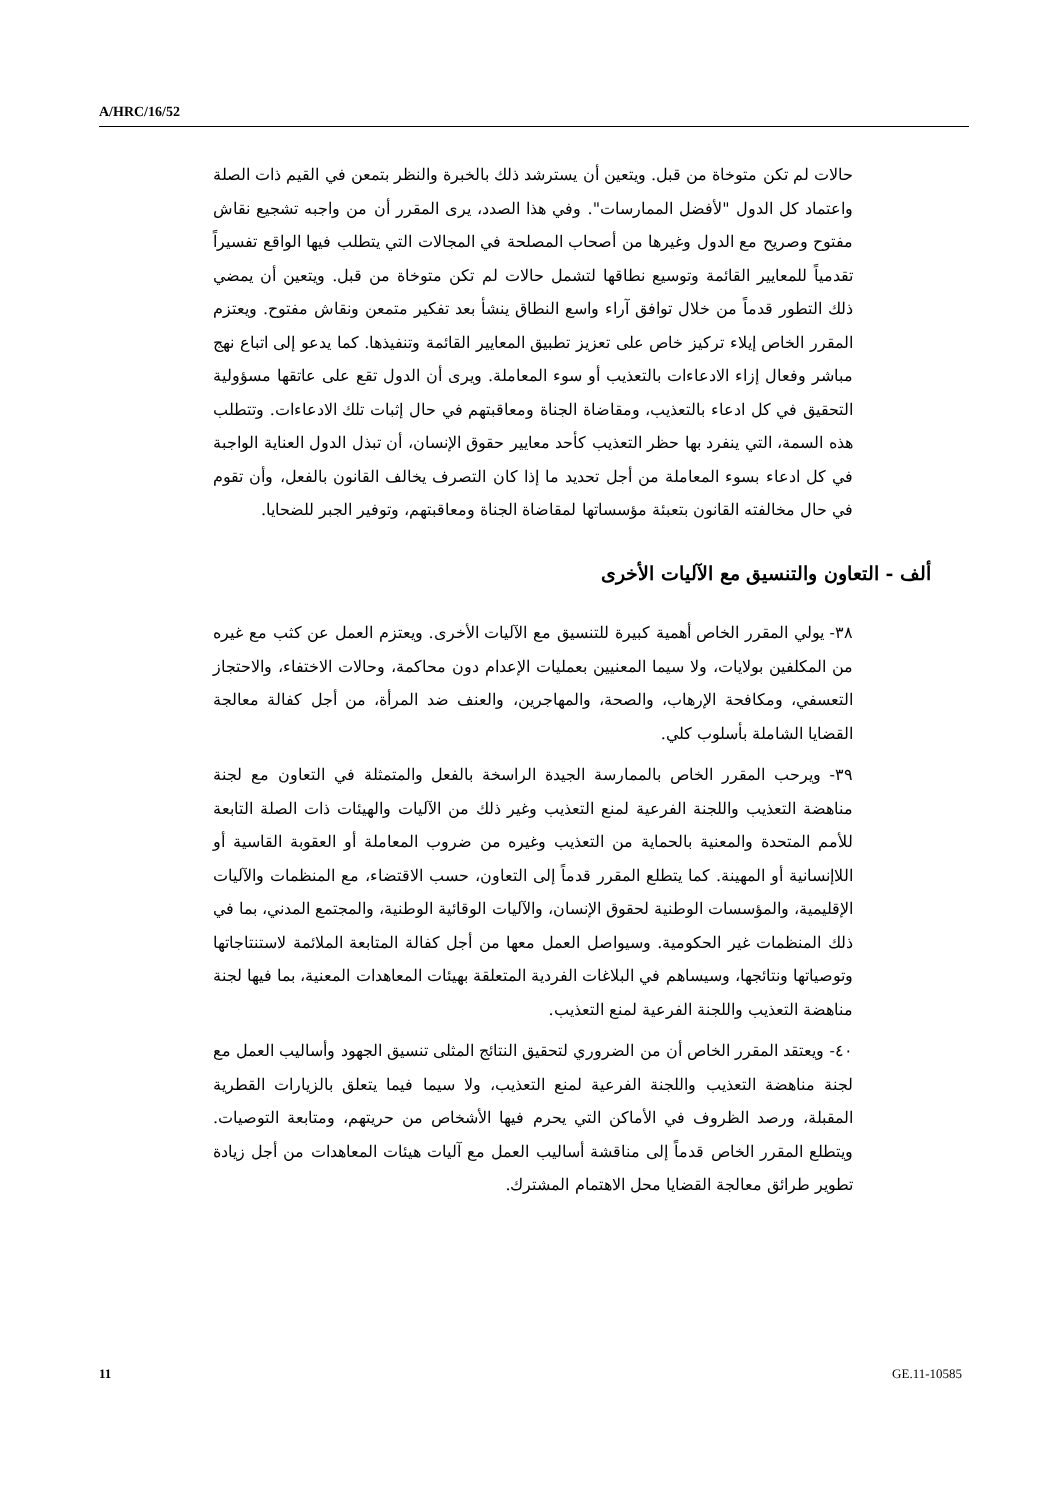A/HRC/16/52
حالات لم تكن متوخاة من قبل. ويتعين أن يسترشد ذلك بالخبرة والنظر بتمعن في القيم ذات الصلة واعتماد كل الدول "لأفضل الممارسات". وفي هذا الصدد، يرى المقرر أن من واجبه تشجيع نقاش مفتوح وصريح مع الدول وغيرها من أصحاب المصلحة في المجالات التي يتطلب فيها الواقع تفسيراً تقدمياً للمعايير القائمة وتوسيع نطاقها لتشمل حالات لم تكن متوخاة من قبل. ويتعين أن يمضي ذلك التطور قدماً من خلال توافق آراء واسع النطاق ينشأ بعد تفكير متمعن ونقاش مفتوح. ويعتزم المقرر الخاص إيلاء تركيز خاص على تعزيز تطبيق المعايير القائمة وتنفيذها. كما يدعو إلى اتباع نهج مباشر وفعال إزاء الادعاءات بالتعذيب أو سوء المعاملة. ويرى أن الدول تقع على عاتقها مسؤولية التحقيق في كل ادعاء بالتعذيب، ومقاضاة الجناة ومعاقبتهم في حال إثبات تلك الادعاءات. وتتطلب هذه السمة، التي ينفرد بها حظر التعذيب كأحد معايير حقوق الإنسان، أن تبذل الدول العناية الواجبة في كل ادعاء بسوء المعاملة من أجل تحديد ما إذا كان التصرف يخالف القانون بالفعل، وأن تقوم في حال مخالفته القانون بتعبئة مؤسساتها لمقاضاة الجناة ومعاقبتهم، وتوفير الجبر للضحايا.
ألف - التعاون والتنسيق مع الآليات الأخرى
٣٨- يولي المقرر الخاص أهمية كبيرة للتنسيق مع الآليات الأخرى. ويعتزم العمل عن كثب مع غيره من المكلفين بولايات، ولا سيما المعنيين بعمليات الإعدام دون محاكمة، وحالات الاختفاء، والاحتجاز التعسفي، ومكافحة الإرهاب، والصحة، والمهاجرين، والعنف ضد المرأة، من أجل كفالة معالجة القضايا الشاملة بأسلوب كلي.
٣٩- ويرحب المقرر الخاص بالممارسة الجيدة الراسخة بالفعل والمتمثلة في التعاون مع لجنة مناهضة التعذيب واللجنة الفرعية لمنع التعذيب وغير ذلك من الآليات والهيئات ذات الصلة التابعة للأمم المتحدة والمعنية بالحماية من التعذيب وغيره من ضروب المعاملة أو العقوبة القاسية أو اللاإنسانية أو المهينة. كما يتطلع المقرر قدماً إلى التعاون، حسب الاقتضاء، مع المنظمات والآليات الإقليمية، والمؤسسات الوطنية لحقوق الإنسان، والآليات الوقائية الوطنية، والمجتمع المدني، بما في ذلك المنظمات غير الحكومية. وسيواصل العمل معها من أجل كفالة المتابعة الملائمة لاستنتاجاتها وتوصياتها ونتائجها، وسيساهم في البلاغات الفردية المتعلقة بهيئات المعاهدات المعنية، بما فيها لجنة مناهضة التعذيب واللجنة الفرعية لمنع التعذيب.
٤٠- ويعتقد المقرر الخاص أن من الضروري لتحقيق النتائج المثلى تنسيق الجهود وأساليب العمل مع لجنة مناهضة التعذيب واللجنة الفرعية لمنع التعذيب، ولا سيما فيما يتعلق بالزيارات القطرية المقبلة، ورصد الظروف في الأماكن التي يحرم فيها الأشخاص من حريتهم، ومتابعة التوصيات. ويتطلع المقرر الخاص قدماً إلى مناقشة أساليب العمل مع آليات هيئات المعاهدات من أجل زيادة تطوير طرائق معالجة القضايا محل الاهتمام المشترك.
11 GE.11-10585